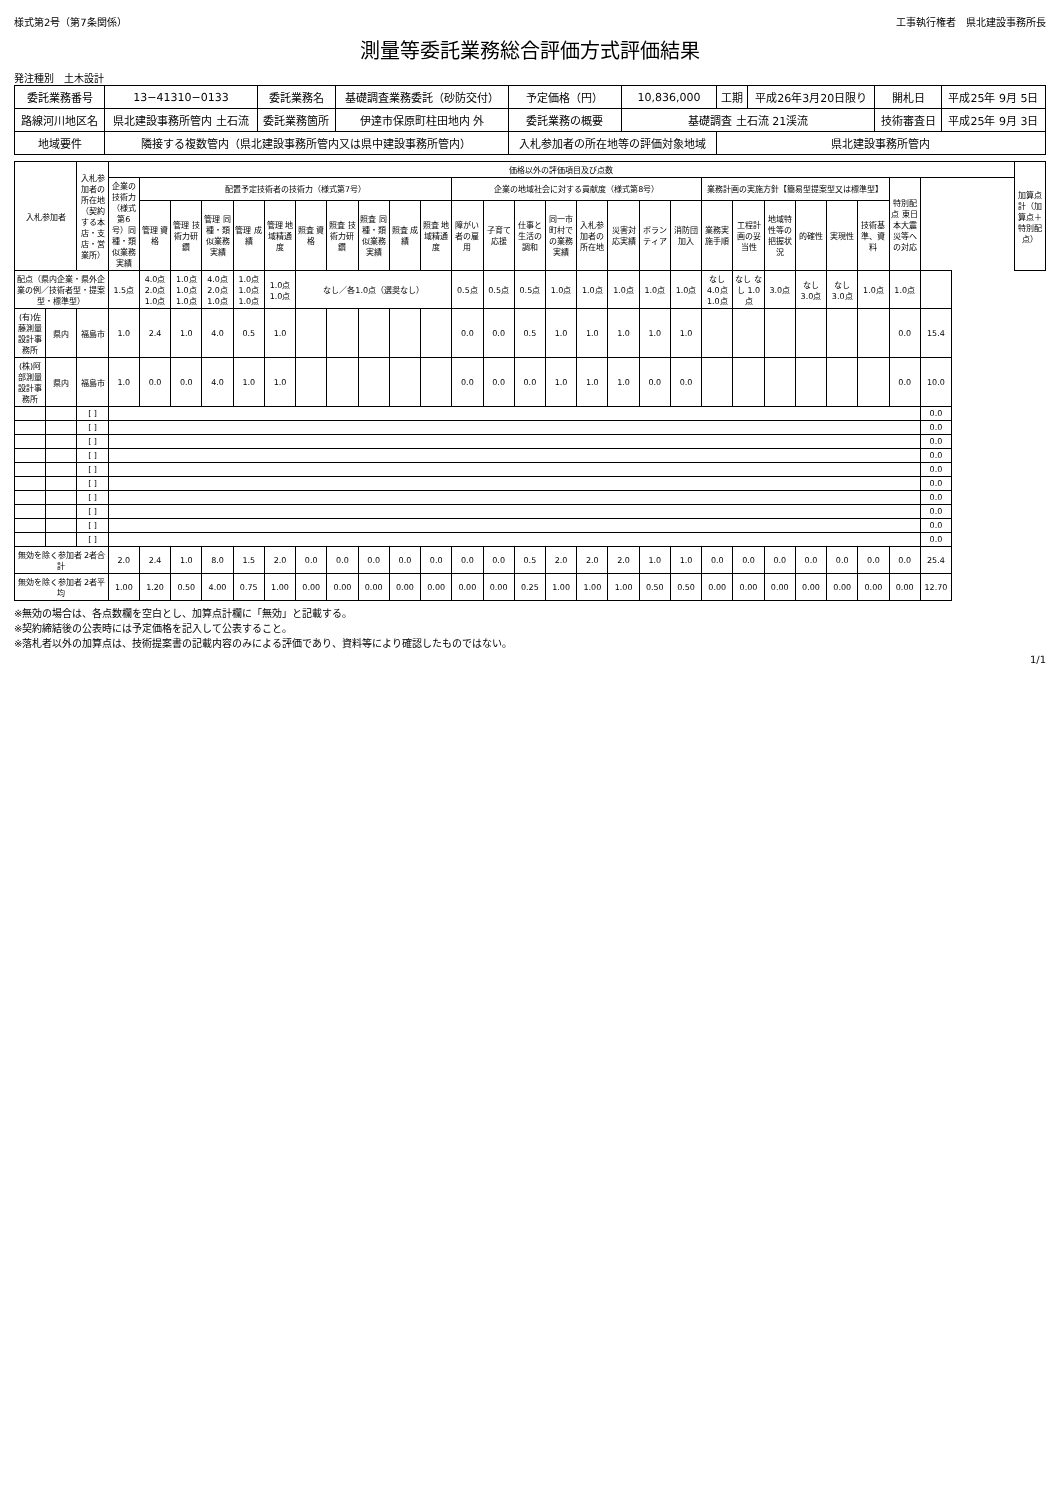様式第2号（第7条関係） 工事執行権者　県北建設事務所長
測量等委託業務総合評価方式評価結果
発注種別　土木設計
| 委託業務番号 | 13−41310−0133 | 委託業務名 | 基礎調査業務委託（砂防交付） | 予定価格（円） | 10,836,000 | 工期 | 平成26年3月20日限り | 開札日 | 平成25年 9月 5日 |
| 路線河川地区名 | 県北建設事務所管内 土石流 | 委託業務箇所 | 伊達市保原町柱田地内 外 | 委託業務の概要 | 基礎調査 土石流 21渓流 | | | 技術審査日 | 平成25年 9月 3日 |
| 地域要件 | 隣接する複数管内（県北建設事務所管内又は県中建設事務所管内） | | | 入札参加者の所在地等の評価対象地域 | | 県北建設事務所管内 | | | |
| 入札参加者 | | 入札参加者の所在地（契約する本店・支店・営業所） | 価格以外の評価項目及び点数 | | | | | | | | | | | | | | | | | | | | | | | | | | | 加算点計（加算点＋特別配点） |
| --- | --- | --- | --- | --- | --- | --- | --- | --- | --- | --- | --- | --- | --- | --- | --- | --- | --- | --- | --- | --- | --- | --- | --- | --- | --- | --- | --- | --- | --- | --- |
| | | | 企業の技術力（様式第6号）同種・類似業務実績 | 配置予定技術者の技術力（様式第7号） | | | | | | | | | | 企業の地域社会に対する貢献度（様式第8号） | | | | | | | | 業務計画の実施方針【簡易型提案型又は標準型】 | | | | | | 特別配点 東日本大震災等への対応 | | |
| | | | | 管理 資格 | 管理 技術力研鑽 | 管理 同種・類似業務実績 | 管理 成績 | 管理 地域精通度 | 照査 資格 | 照査 技術力研鑽 | 照査 同種・類似業務実績 | 照査 成績 | 照査 地域精通度 | 障がい者の雇用 | 子育て応援 | 仕事と生活の調和 | 同一市町村での業務実績 | 入札参加者の所在地 | 災害対応実績 | ボランティア | 消防団加入 | 業務実施手順 | 工程計画の妥当性 | 地域特性等の把握状況 | 的確性 | 実現性 | 技術基準、資料 | | | |
| 配点（県内企業・県外企業の例／技術者型・提案型・標準型） | | | 1.5点 | 4.0点 2.0点 1.0点 | 1.0点 1.0点 1.0点 | 4.0点 2.0点 1.0点 | 1.0点 1.0点 1.0点 | 1.0点 1.0点 | なし／各1.0点（選奨なし） | | | | | 0.5点 | 0.5点 | 0.5点 | 1.0点 | 1.0点 | 1.0点 | 1.0点 | 1.0点 | なし 4.0点 1.0点 | なし なし 1.0点 | 3.0点 | なし 3.0点 | なし 3.0点 | 1.0点 | 1.0点 | | |
| (有)佐藤測量設計事務所 | 県内 | 福島市 | 1.0 | 2.4 | 1.0 | 4.0 | 0.5 | 1.0 | | | | | | 0.0 | 0.0 | 0.5 | 1.0 | 1.0 | 1.0 | 1.0 | 1.0 | | | | | | | 0.0 | 15.4 | |
| (株)阿部測量設計事務所 | 県内 | 福島市 | 1.0 | 0.0 | 0.0 | 4.0 | 1.0 | 1.0 | | | | | | 0.0 | 0.0 | 0.0 | 1.0 | 1.0 | 1.0 | 0.0 | 0.0 | | | | | | | 0.0 | 10.0 | |
| | | [ ] | | | | | | | | | | | | | | | | | | | | | | | | | | | 0.0 | |
| | | [ ] | | | | | | | | | | | | | | | | | | | | | | | | | | | 0.0 | |
| | | [ ] | | | | | | | | | | | | | | | | | | | | | | | | | | | 0.0 | |
| | | [ ] | | | | | | | | | | | | | | | | | | | | | | | | | | | 0.0 | |
| | | [ ] | | | | | | | | | | | | | | | | | | | | | | | | | | | 0.0 | |
| | | [ ] | | | | | | | | | | | | | | | | | | | | | | | | | | | 0.0 | |
| | | [ ] | | | | | | | | | | | | | | | | | | | | | | | | | | | 0.0 | |
| | | [ ] | | | | | | | | | | | | | | | | | | | | | | | | | | | 0.0 | |
| | | [ ] | | | | | | | | | | | | | | | | | | | | | | | | | | | 0.0 | |
| | | [ ] | | | | | | | | | | | | | | | | | | | | | | | | | | | 0.0 | |
| 無効を除く参加者 2者合計 | | | 2.0 | 2.4 | 1.0 | 8.0 | 1.5 | 2.0 | 0.0 | 0.0 | 0.0 | 0.0 | 0.0 | 0.0 | 0.0 | 0.5 | 2.0 | 2.0 | 2.0 | 1.0 | 1.0 | 0.0 | 0.0 | 0.0 | 0.0 | 0.0 | 0.0 | 0.0 | 25.4 | |
| 無効を除く参加者 2者平均 | | | 1.00 | 1.20 | 0.50 | 4.00 | 0.75 | 1.00 | 0.00 | 0.00 | 0.00 | 0.00 | 0.00 | 0.00 | 0.00 | 0.25 | 1.00 | 1.00 | 1.00 | 0.50 | 0.50 | 0.00 | 0.00 | 0.00 | 0.00 | 0.00 | 0.00 | 0.00 | 12.70 | |
※無効の場合は、各点数欄を空白とし、加算点計欄に「無効」と記載する。
※契約締結後の公表時には予定価格を記入して公表すること。
※落札者以外の加算点は、技術提案書の記載内容のみによる評価であり、資料等により確認したものではない。
1/1